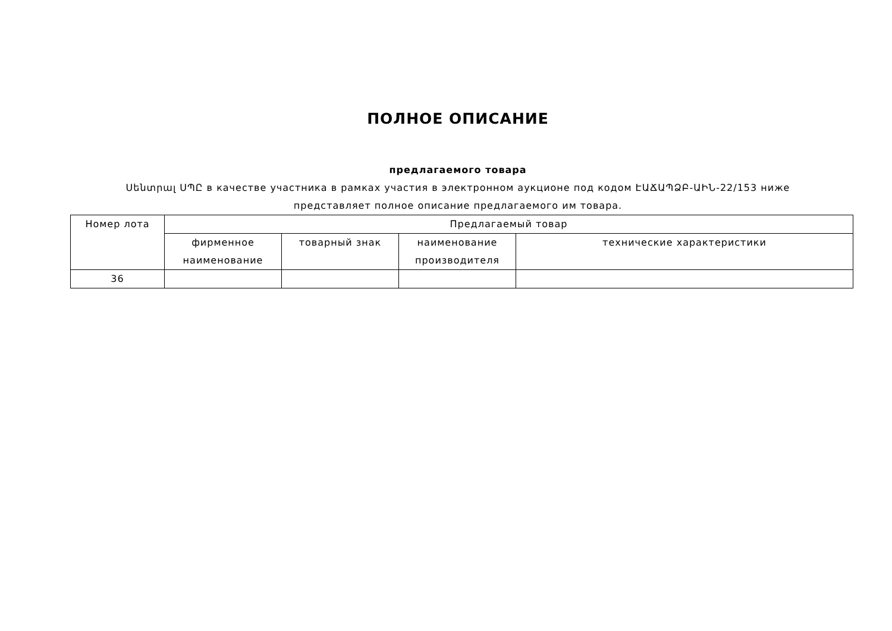ПОЛНОЕ ОПИСАНИЕ
предлагаемого товара
Սենտրալ ՍՊԸ в качестве участника в рамках участия в электронном аукционе под кодом ԷԱՃԱՊՁԲ-ԱԻՆ-22/153 ниже представляет полное описание предлагаемого им товара.
| Номер лота | Предлагаемый товар | | | |
| --- | --- | --- | --- | --- |
| | фирменное наименование | товарный знак | наименование производителя | технические характеристики |
| 36 | | | | |